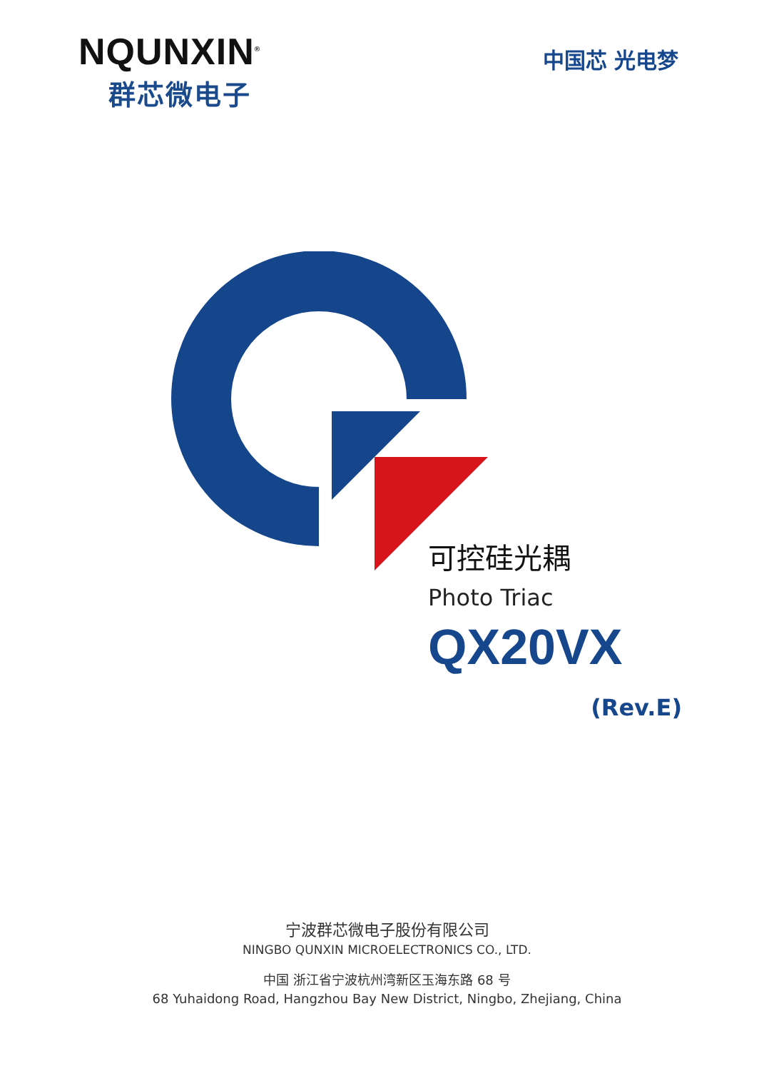NQUNXIN<sup>®</sup>
群芯微电子
中国芯 光电梦
可控硅光耦
Photo Triac
QX20VX
(Rev.E)
宁波群芯微电子股份有限公司
NINGBO QUNXIN MICROELECTRONICS CO., LTD.
中国 浙江省宁波杭州湾新区玉海东路 68 号
68 Yuhaidong Road, Hangzhou Bay New District, Ningbo, Zhejiang, China